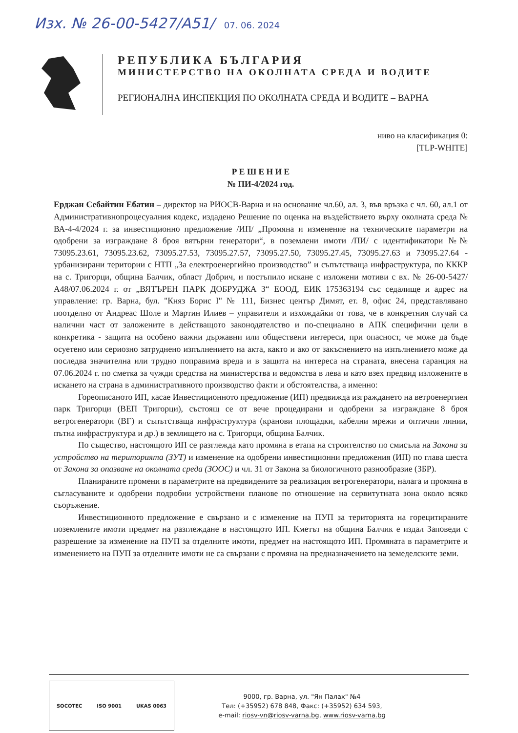Изх. № 26-00-5427/А51/ 07. 06. 2024
РЕПУБЛИКА БЪЛГАРИЯ
МИНИСТЕРСТВО НА ОКОЛНАТА СРЕДА И ВОДИТЕ
РЕГИОНАЛНА ИНСПЕКЦИЯ ПО ОКОЛНАТА СРЕДА И ВОДИТЕ – ВАРНА
ниво на класификация 0:
[TLP-WHITE]
Р Е Ш Е Н И Е
№ ПИ-4/2024 год.
Ерджан Себайтин Ебатин – директор на РИОСВ-Варна и на основание чл.60, ал. 3, във връзка с чл. 60, ал.1 от Административнопроцесуалния кодекс, издадено Решение по оценка на въздействието върху околната среда № ВА-4-4/2024 г. за инвестиционно предложение /ИП/ „Промяна и изменение на техническите параметри на одобрени за изграждане 8 броя вятърни генератори“, в поземлени имоти /ПИ/ с идентификатори №№ 73095.23.61, 73095.23.62, 73095.27.53, 73095.27.57, 73095.27.50, 73095.27.45, 73095.27.63 и 73095.27.64 - урбанизирани територии с НТП „За електроенергийно производство” и съпътстваща инфраструктура, по КККР на с. Тригорци, община Балчик, област Добрич, и постъпило искане с изложени мотиви с вх. № 26-00-5427/А48/07.06.2024 г. от „ВЯТЪРЕН ПАРК ДОБРУДЖА 3“ ЕООД, ЕИК 175363194 със седалище и адрес на управление: гр. Варна, бул. "Княз Борис I" № 111, Бизнес център Димят, ет. 8, офис 24, представлявано поотделно от Андреас Шоле и Мартин Илиев – управители и изхождайки от това, че в конкретния случай са налични част от заложените в действащото законодателство и по-специално в АПК специфични цели в конкретика - защита на особено важни държавни или обществени интереси, при опасност, че може да бъде осуетено или сериозно затруднено изпълнението на акта, както и ако от закъснението на изпълнението може да последва значителна или трудно поправима вреда и в защита на интереса на страната, внесена гаранция на 07.06.2024 г. по сметка за чужди средства на министерства и ведомства в лева и като взех предвид изложените в искането на страна в административното производство факти и обстоятелства, а именно:
Гореописаното ИП, касае Инвестиционното предложение (ИП) предвижда изграждането на ветроенергиен парк Тригорци (ВЕП Тригорци), състоящ се от вече процедирани и одобрени за изграждане 8 броя ветрогенератори (ВГ) и съпътстваща инфраструктура (кранови площадки, кабелни мрежи и оптични линии, пътна инфраструктура и др.) в землището на с. Тригорци, община Балчик.
По същество, настоящото ИП се разглежда като промяна в етапа на строителство по смисъла на Закона за устройство на територията (ЗУТ) и изменение на одобрени инвестиционни предложения (ИП) по глава шеста от Закона за опазване на околната среда (ЗООС) и чл. 31 от Закона за биологичното разнообразие (ЗБР).
Планираните промени в параметрите на предвидените за реализация ветрогенератори, налага и промяна в съгласуваните и одобрени подробни устройствени планове по отношение на сервитутната зона около всяко съоръжение.
Инвестиционното предложение е свързано и с изменение на ПУП за територията на горецитираните поземлените имоти предмет на разглеждане в настоящото ИП. Кметът на община Балчик е издал Заповеди с разрешение за изменение на ПУП за отделните имоти, предмет на настоящото ИП. Промяната в параметрите и изменението на ПУП за отделните имоти не са свързани с промяна на предназначението на земеделските земи.
SOCOTEC ISO 9001 UKAS 0063
9000, гр. Варна, ул. "Ян Палах" №4
Тел: (+35952) 678 848, Факс: (+35952) 634 593,
e-mail: riosv-vn@riosv-varna.bg, www.riosv-varna.bg